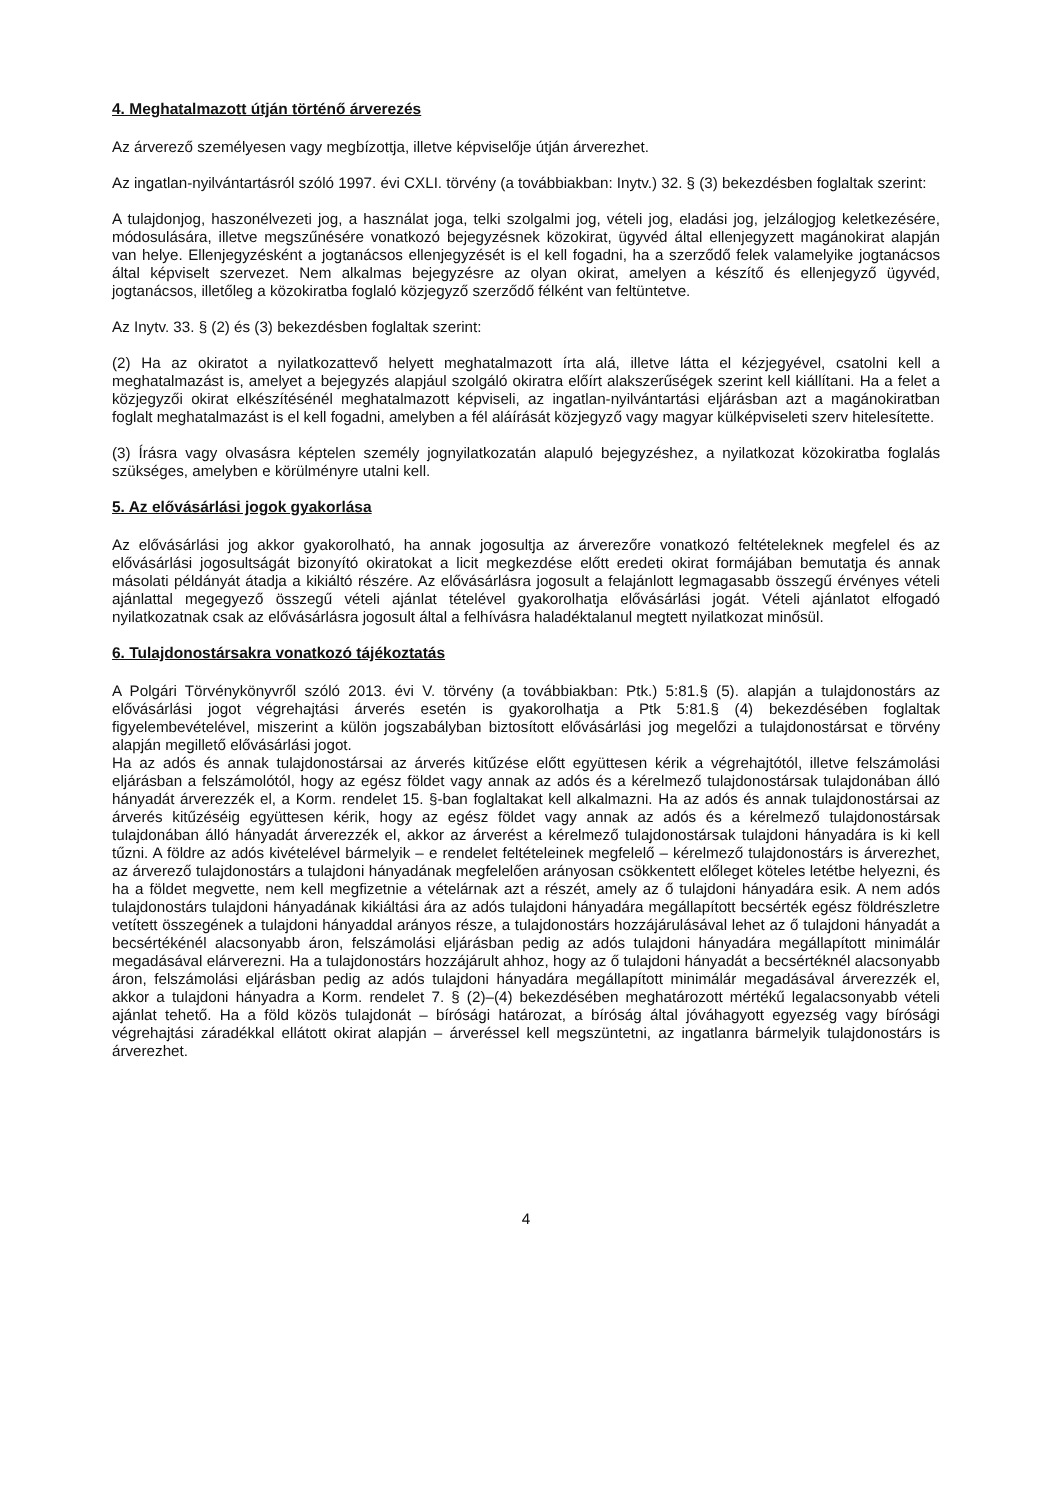4. Meghatalmazott útján történő árverezés
Az árverező személyesen vagy megbízottja, illetve képviselője útján árverezhet.
Az ingatlan-nyilvántartásról szóló 1997. évi CXLI. törvény (a továbbiakban: Inytv.) 32. § (3) bekezdésben foglaltak szerint:
A tulajdonjog, haszonélvezeti jog, a használat joga, telki szolgalmi jog, vételi jog, eladási jog, jelzálogjog keletkezésére, módosulására, illetve megszűnésére vonatkozó bejegyzésnek közokirat, ügyvéd által ellenjegyzett magánokirat alapján van helye. Ellenjegyzésként a jogtanácsos ellenjegyzését is el kell fogadni, ha a szerződő felek valamelyike jogtanácsos által képviselt szervezet. Nem alkalmas bejegyzésre az olyan okirat, amelyen a készítő és ellenjegyző ügyvéd, jogtanácsos, illetőleg a közokiratba foglaló közjegyző szerződő félként van feltüntetve.
Az Inytv. 33. § (2) és (3) bekezdésben foglaltak szerint:
(2) Ha az okiratot a nyilatkozattevő helyett meghatalmazott írta alá, illetve látta el kézjegyével, csatolni kell a meghatalmazást is, amelyet a bejegyzés alapjául szolgáló okiratra előírt alakszerűségek szerint kell kiállítani. Ha a felet a közjegyzői okirat elkészítésénél meghatalmazott képviseli, az ingatlan-nyilvántartási eljárásban azt a magánokiratban foglalt meghatalmazást is el kell fogadni, amelyben a fél aláírását közjegyző vagy magyar külképviseleti szerv hitelesítette.
(3) Írásra vagy olvasásra képtelen személy jognyilatkozatán alapuló bejegyzéshez, a nyilatkozat közokiratba foglalás szükséges, amelyben e körülményre utalni kell.
5. Az elővásárlási jogok gyakorlása
Az elővásárlási jog akkor gyakorolható, ha annak jogosultja az árverezőre vonatkozó feltételeknek megfelel és az elővásárlási jogosultságát bizonyító okiratokat a licit megkezdése előtt eredeti okirat formájában bemutatja és annak másolati példányát átadja a kikiáltó részére. Az elővásárlásra jogosult a felajánlott legmagasabb összegű érvényes vételi ajánlattal megegyező összegű vételi ajánlat tételével gyakorolhatja elővásárlási jogát. Vételi ajánlatot elfogadó nyilatkozatnak csak az elővásárlásra jogosult által a felhívásra haladéktalanul megtett nyilatkozat minősül.
6. Tulajdonostársakra vonatkozó tájékoztatás
A Polgári Törvénykönyvről szóló 2013. évi V. törvény (a továbbiakban: Ptk.) 5:81.§ (5). alapján a tulajdonostárs az elővásárlási jogot végrehajtási árverés esetén is gyakorolhatja a Ptk 5:81.§ (4) bekezdésében foglaltak figyelembevételével, miszerint a külön jogszabályban biztosított elővásárlási jog megelőzi a tulajdonostársat e törvény alapján megillető elővásárlási jogot.
Ha az adós és annak tulajdonostársai az árverés kitűzése előtt együttesen kérik a végrehajtótól, illetve felszámolási eljárásban a felszámolótól, hogy az egész földet vagy annak az adós és a kérelmező tulajdonostársak tulajdonában álló hányadát árverezzék el, a Korm. rendelet 15. §-ban foglaltakat kell alkalmazni. Ha az adós és annak tulajdonostársai az árverés kitűzéséig együttesen kérik, hogy az egész földet vagy annak az adós és a kérelmező tulajdonostársak tulajdonában álló hányadát árverezzék el, akkor az árverést a kérelmező tulajdonostársak tulajdoni hányadára is ki kell tűzni. A földre az adós kivételével bármelyik – e rendelet feltételeinek megfelelő – kérelmező tulajdonostárs is árverezhet, az árverező tulajdonostárs a tulajdoni hányadának megfelelően arányosan csökkentett előleget köteles letétbe helyezni, és ha a földet megvette, nem kell megfizetnie a vételárnak azt a részét, amely az ő tulajdoni hányadára esik. A nem adós tulajdonostárs tulajdoni hányadának kikiáltási ára az adós tulajdoni hányadára megállapított becsérték egész földrészletre vetített összegének a tulajdoni hányaddal arányos része, a tulajdonostárs hozzájárulásával lehet az ő tulajdoni hányadát a becsértékénél alacsonyabb áron, felszámolási eljárásban pedig az adós tulajdoni hányadára megállapított minimálár megadásával elárverezni. Ha a tulajdonostárs hozzájárult ahhoz, hogy az ő tulajdoni hányadát a becsértéknél alacsonyabb áron, felszámolási eljárásban pedig az adós tulajdoni hányadára megállapított minimálár megadásával árverezzék el, akkor a tulajdoni hányadra a Korm. rendelet 7. § (2)–(4) bekezdésében meghatározott mértékű legalacsonyabb vételi ajánlat tehető. Ha a föld közös tulajdonát – bírósági határozat, a bíróság által jóváhagyott egyezség vagy bírósági végrehajtási záradékkal ellátott okirat alapján – árveréssel kell megszüntetni, az ingatlanra bármelyik tulajdonostárs is árverezhet.
4